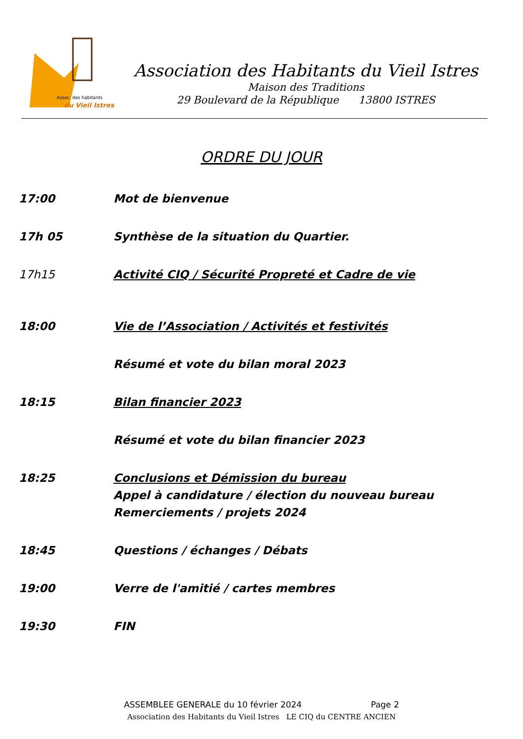Assoc. des habitants
du Vieil Istres
Association des Habitants du Vieil Istres
Maison des Traditions
29 Boulevard de la République 13800 ISTRES
ORDRE DU JOUR
17:00 Mot de bienvenue
17h 05 Synthèse de la situation du Quartier.
17h15 Activité CIQ / Sécurité Propreté et Cadre de vie
18:00 Vie de l’Association / Activités et festivités
Résumé et vote du bilan moral 2023
18:15 Bilan financier 2023
Résumé et vote du bilan financier 2023
18:25 Conclusions et Démission du bureau
Appel à candidature / élection du nouveau bureau
Remerciements / projets 2024
18:45 Questions / échanges / Débats
19:00 Verre de l'amitié / cartes membres
19:30 FIN
ASSEMBLEE GENERALE du 10 février 2024 Page 2
Association des Habitants du Vieil Istres LE CIQ du CENTRE ANCIEN